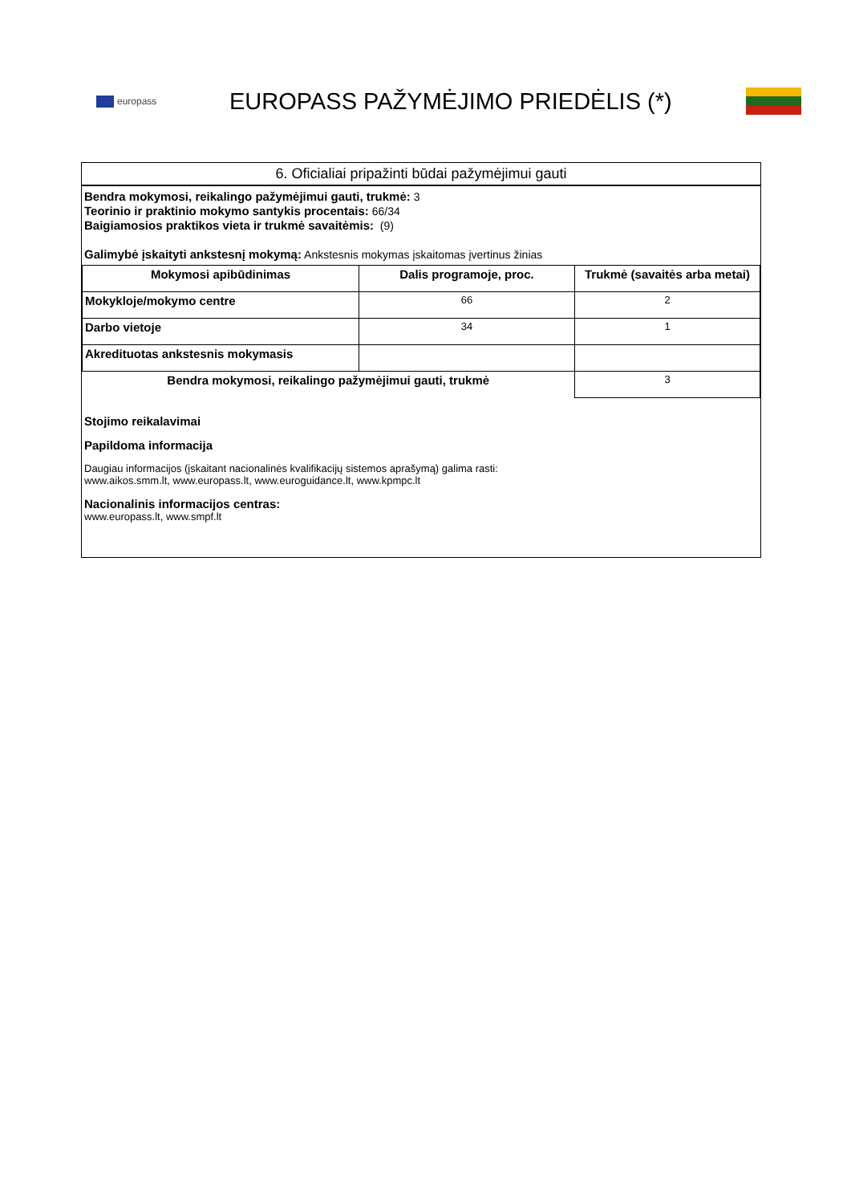europass
EUROPASS PAŽYMĖJIMO PRIEDĖLIS (*)
6. Oficialiai pripažinti būdai pažymėjimui gauti
Bendra mokymosi, reikalingo pažymėjimui gauti, trukmė: 3
Teorinio ir praktinio mokymo santykis procentais: 66/34
Baigiamosios praktikos vieta ir trukmė savaitėmis: (9)
Galimybė įskaityti ankstesnį mokymą: Ankstesnis mokymas įskaitomas įvertinus žinias
| Mokymosi apibūdinimas | Dalis programoje, proc. | Trukmė (savaitės arba metai) |
| --- | --- | --- |
| Mokykloje/mokymo centre | 66 | 2 |
| Darbo vietoje | 34 | 1 |
| Akredituotas ankstesnis mokymasis | | |
| Bendra mokymosi, reikalingo pažymėjimui gauti, trukmė | | 3 |
Stojimo reikalavimai
Papildoma informacija
Daugiau informacijos (įskaitant nacionalinės kvalifikacijų sistemos aprašymą) galima rasti:
www.aikos.smm.lt, www.europass.lt, www.euroguidance.lt, www.kpmpc.lt
Nacionalinis informacijos centras:
www.europass.lt, www.smpf.lt